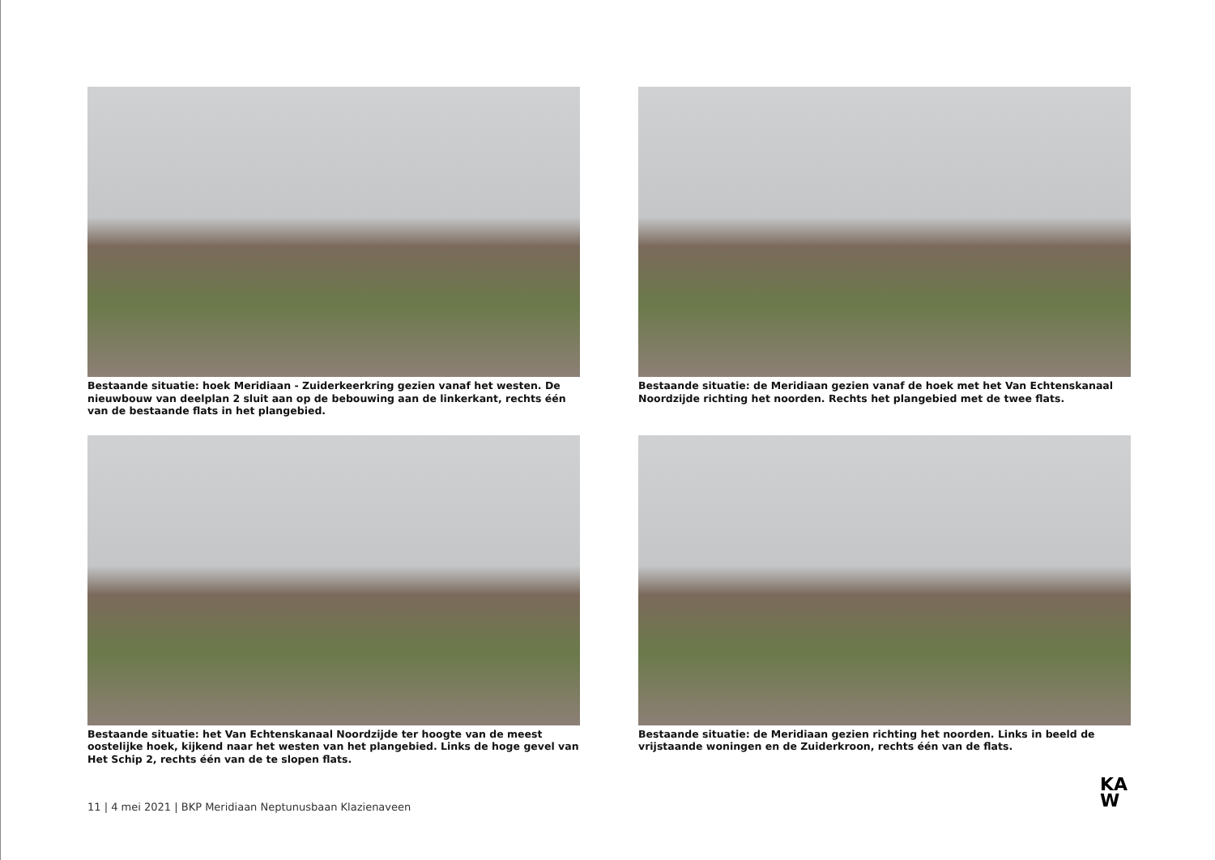Bestaande situatie: hoek Meridiaan - Zuiderkeerkring gezien vanaf het westen. De nieuwbouw van deelplan 2 sluit aan op de bebouwing aan de linkerkant, rechts één van de bestaande flats in het plangebied.
Bestaande situatie: de Meridiaan gezien vanaf de hoek met het Van Echtenskanaal Noordzijde richting het noorden. Rechts het plangebied met de twee flats.
Bestaande situatie: het Van Echtenskanaal Noordzijde ter hoogte van de meest oostelijke hoek, kijkend naar het westen van het plangebied. Links de hoge gevel van Het Schip 2, rechts één van de te slopen flats.
Bestaande situatie: de Meridiaan gezien richting het noorden. Links in beeld de vrijstaande woningen en de Zuiderkroon, rechts één van de flats.
11 | 4 mei 2021 | BKP Meridiaan Neptunusbaan Klazienaveen
KA
W